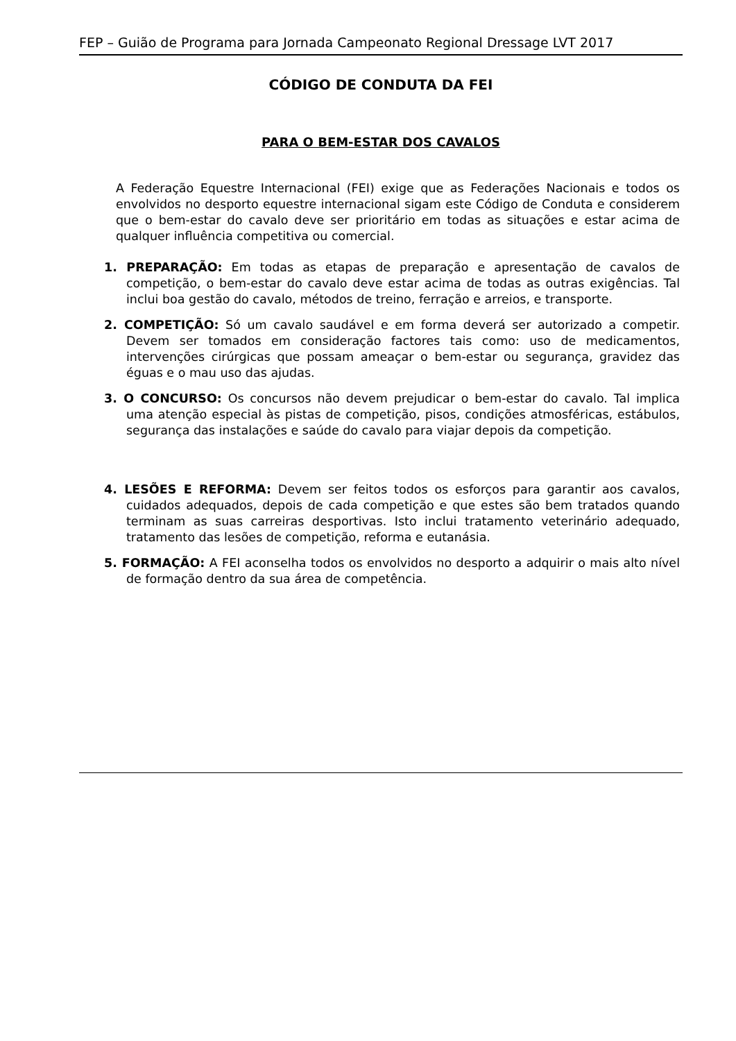FEP – Guião de Programa para Jornada Campeonato Regional Dressage LVT 2017
CÓDIGO DE CONDUTA DA FEI
PARA O BEM-ESTAR DOS CAVALOS
A Federação Equestre Internacional (FEI) exige que as Federações Nacionais e todos os envolvidos no desporto equestre internacional sigam este Código de Conduta e considerem que o bem-estar do cavalo deve ser prioritário em todas as situações e estar acima de qualquer influência competitiva ou comercial.
1. PREPARAÇÃO: Em todas as etapas de preparação e apresentação de cavalos de competição, o bem-estar do cavalo deve estar acima de todas as outras exigências. Tal inclui boa gestão do cavalo, métodos de treino, ferração e arreios, e transporte.
2. COMPETIÇÃO: Só um cavalo saudável e em forma deverá ser autorizado a competir. Devem ser tomados em consideração factores tais como: uso de medicamentos, intervenções cirúrgicas que possam ameaçar o bem-estar ou segurança, gravidez das éguas e o mau uso das ajudas.
3. O CONCURSO: Os concursos não devem prejudicar o bem-estar do cavalo. Tal implica uma atenção especial às pistas de competição, pisos, condições atmosféricas, estábulos, segurança das instalações e saúde do cavalo para viajar depois da competição.
4. LESÕES E REFORMA: Devem ser feitos todos os esforços para garantir aos cavalos, cuidados adequados, depois de cada competição e que estes são bem tratados quando terminam as suas carreiras desportivas. Isto inclui tratamento veterinário adequado, tratamento das lesões de competição, reforma e eutanásia.
5. FORMAÇÃO: A FEI aconselha todos os envolvidos no desporto a adquirir o mais alto nível de formação dentro da sua área de competência.